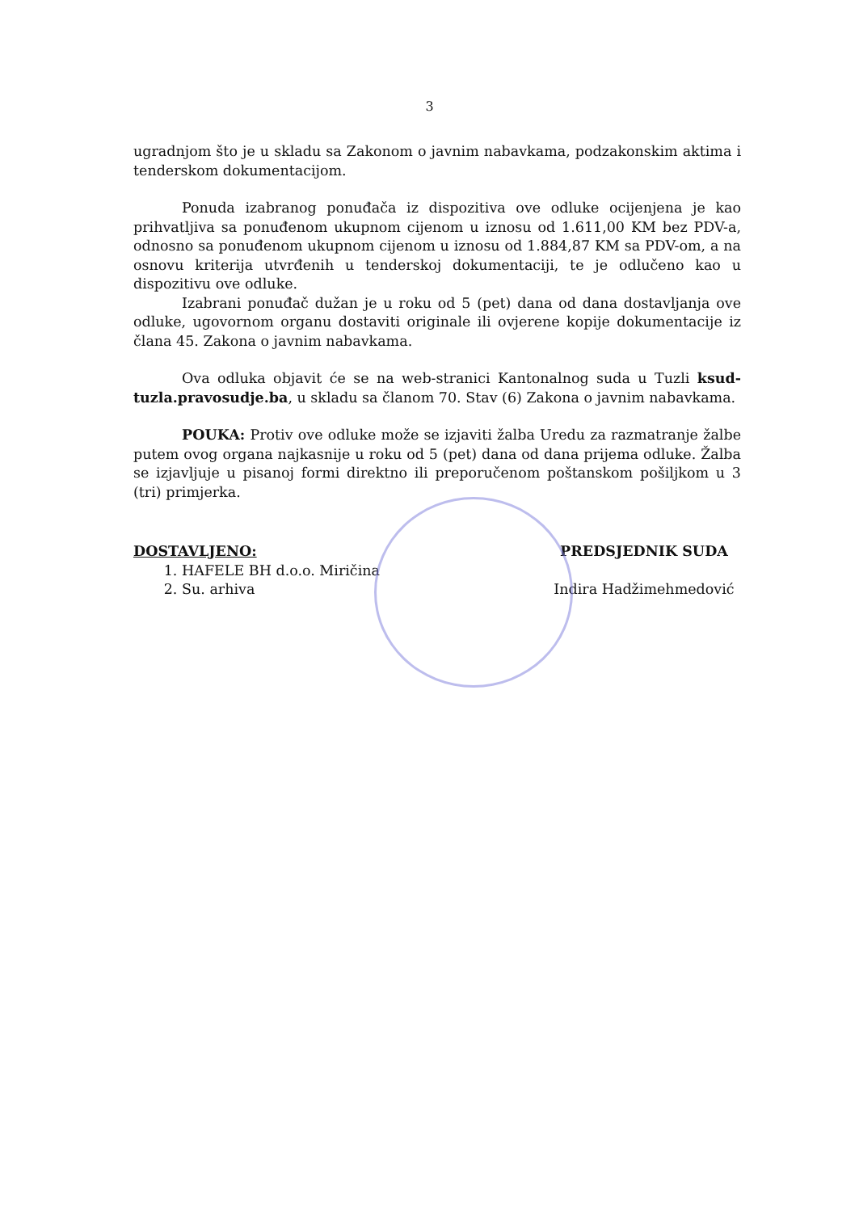3
ugradnjom što je u skladu sa Zakonom o javnim nabavkama, podzakonskim aktima i tenderskom dokumentacijom.
Ponuda izabranog ponuđača iz dispozitiva ove odluke ocijenjena je kao prihvatljiva sa ponuđenom ukupnom cijenom u iznosu od 1.611,00 KM bez PDV-a, odnosno sa ponuđenom ukupnom cijenom u iznosu od 1.884,87 KM sa PDV-om, a na osnovu kriterija utvrđenih u tenderskoj dokumentaciji, te je odlučeno kao u dispozitivu ove odluke.
Izabrani ponuđač dužan je u roku od 5 (pet) dana od dana dostavljanja ove odluke, ugovornom organu dostaviti originale ili ovjerene kopije dokumentacije iz člana 45. Zakona o javnim nabavkama.
Ova odluka objavit će se na web-stranici Kantonalnog suda u Tuzli ksud-tuzla.pravosudje.ba, u skladu sa članom 70. Stav (6) Zakona o javnim nabavkama.
POUKA: Protiv ove odluke može se izjaviti žalba Uredu za razmatranje žalbe putem ovog organa najkasnije u roku od 5 (pet) dana od dana prijema odluke. Žalba se izjavljuje u pisanoj formi direktno ili preporučenom poštanskom pošiljkom u 3 (tri) primjerka.
DOSTAVLJENO:
1. HAFELE BH d.o.o. Miričina
2. Su. arhiva
PREDSJEDNIK SUDA
Indira Hadžimehmedović